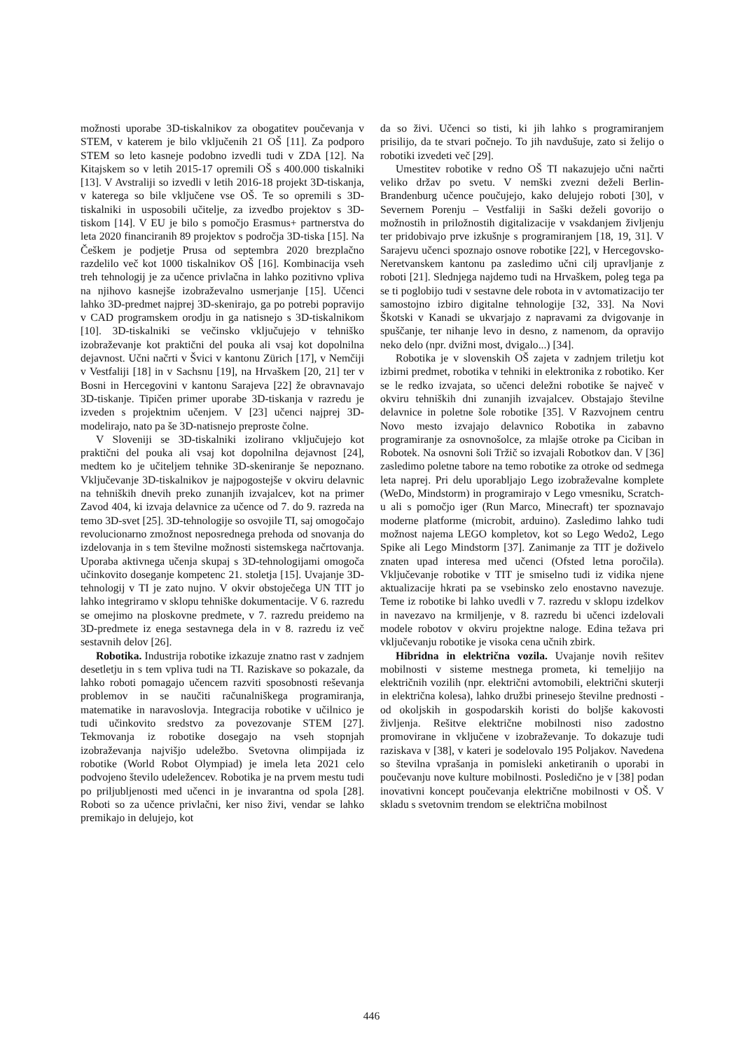možnosti uporabe 3D-tiskalnikov za obogatitev poučevanja v STEM, v katerem je bilo vključenih 21 OŠ [11]. Za podporo STEM so leto kasneje podobno izvedli tudi v ZDA [12]. Na Kitajskem so v letih 2015-17 opremili OŠ s 400.000 tiskalniki [13]. V Avstraliji so izvedli v letih 2016-18 projekt 3D-tiskanja, v katerega so bile vključene vse OŠ. Te so opremili s 3D-tiskalniki in usposobili učitelje, za izvedbo projektov s 3D-tiskom [14]. V EU je bilo s pomočjo Erasmus+ partnerstva do leta 2020 financiranih 89 projektov s področja 3D-tiska [15]. Na Češkem je podjetje Prusa od septembra 2020 brezplačno razdelilo več kot 1000 tiskalnikov OŠ [16]. Kombinacija vseh treh tehnologij je za učence privlačna in lahko pozitivno vpliva na njihovo kasnejše izobraževalno usmerjanje [15]. Učenci lahko 3D-predmet najprej 3D-skenirajo, ga po potrebi popravijo v CAD programskem orodju in ga natisnejo s 3D-tiskalnikom [10]. 3D-tiskalniki se večinsko vključujejo v tehniško izobraževanje kot praktični del pouka ali vsaj kot dopolnilna dejavnost. Učni načrti v Švici v kantonu Zürich [17], v Nemčiji v Vestfaliji [18] in v Sachsnu [19], na Hrvaškem [20, 21] ter v Bosni in Hercegovini v kantonu Sarajeva [22] že obravnavajo 3D-tiskanje. Tipičen primer uporabe 3D-tiskanja v razredu je izveden s projektnim učenjem. V [23] učenci najprej 3D-modelirajo, nato pa še 3D-natisnejo preproste čolne.
V Sloveniji se 3D-tiskalniki izolirano vključujejo kot praktični del pouka ali vsaj kot dopolnilna dejavnost [24], medtem ko je učiteljem tehnike 3D-skeniranje še nepoznano. Vključevanje 3D-tiskalnikov je najpogostejše v okviru delavnic na tehniških dnevih preko zunanjih izvajalcev, kot na primer Zavod 404, ki izvaja delavnice za učence od 7. do 9. razreda na temo 3D-svet [25]. 3D-tehnologije so osvojile TI, saj omogočajo revolucionarno zmožnost neposrednega prehoda od snovanja do izdelovanja in s tem številne možnosti sistemskega načrtovanja. Uporaba aktivnega učenja skupaj s 3D-tehnologijami omogoča učinkovito doseganje kompetenc 21. stoletja [15]. Uvajanje 3D-tehnologij v TI je zato nujno. V okvir obstoječega UN TIT jo lahko integriramo v sklopu tehniške dokumentacije. V 6. razredu se omejimo na ploskovne predmete, v 7. razredu preidemo na 3D-predmete iz enega sestavnega dela in v 8. razredu iz več sestavnih delov [26].
Robotika. Industrija robotike izkazuje znatno rast v zadnjem desetletju in s tem vpliva tudi na TI. Raziskave so pokazale, da lahko roboti pomagajo učencem razviti sposobnosti reševanja problemov in se naučiti računalniškega programiranja, matematike in naravoslovja. Integracija robotike v učilnico je tudi učinkovito sredstvo za povezovanje STEM [27]. Tekmovanja iz robotike dosegajo na vseh stopnjah izobraževanja najvišjo udeležbo. Svetovna olimpijada iz robotike (World Robot Olympiad) je imela leta 2021 celo podvojeno število udeležencev. Robotika je na prvem mestu tudi po priljubljenosti med učenci in je invarantna od spola [28]. Roboti so za učence privlačni, ker niso živi, vendar se lahko premikajo in delujejo, kot
da so živi. Učenci so tisti, ki jih lahko s programiranjem prisilijo, da te stvari počnejo. To jih navdušuje, zato si želijo o robotiki izvedeti več [29].
Umestitev robotike v redno OŠ TI nakazujejo učni načrti veliko držav po svetu. V nemški zvezni deželi Berlin-Brandenburg učence poučujejo, kako delujejo roboti [30], v Severnem Porenju – Vestfaliji in Saški deželi govorijo o možnostih in priložnostih digitalizacije v vsakdanjem življenju ter pridobivajo prve izkušnje s programiranjem [18, 19, 31]. V Sarajevu učenci spoznajo osnove robotike [22], v Hercegovsko-Neretvanskem kantonu pa zasledimo učni cilj upravljanje z roboti [21]. Slednjega najdemo tudi na Hrvaškem, poleg tega pa se ti poglobijo tudi v sestavne dele robota in v avtomatizacijo ter samostojno izbiro digitalne tehnologije [32, 33]. Na Novi Škotski v Kanadi se ukvarjajo z napravami za dvigovanje in spuščanje, ter nihanje levo in desno, z namenom, da opravijo neko delo (npr. dvižni most, dvigalo...) [34].
Robotika je v slovenskih OŠ zajeta v zadnjem triletju kot izbirni predmet, robotika v tehniki in elektronika z robotiko. Ker se le redko izvajata, so učenci deležni robotike še največ v okviru tehniških dni zunanjih izvajalcev. Obstajajo številne delavnice in poletne šole robotike [35]. V Razvojnem centru Novo mesto izvajajo delavnico Robotika in zabavno programiranje za osnovnošolce, za mlajše otroke pa Ciciban in Robotek. Na osnovni šoli Tržič so izvajali Robotkov dan. V [36] zasledimo poletne tabore na temo robotike za otroke od sedmega leta naprej. Pri delu uporabljajo Lego izobraževalne komplete (WeDo, Mindstorm) in programirajo v Lego vmesniku, Scratch-u ali s pomočjo iger (Run Marco, Minecraft) ter spoznavajo moderne platforme (microbit, arduino). Zasledimo lahko tudi možnost najema LEGO kompletov, kot so Lego Wedo2, Lego Spike ali Lego Mindstorm [37]. Zanimanje za TIT je doživelo znaten upad interesa med učenci (Ofsted letna poročila). Vključevanje robotike v TIT je smiselno tudi iz vidika njene aktualizacije hkrati pa se vsebinsko zelo enostavno navezuje. Teme iz robotike bi lahko uvedli v 7. razredu v sklopu izdelkov in navezavo na krmiljenje, v 8. razredu bi učenci izdelovali modele robotov v okviru projektne naloge. Edina težava pri vključevanju robotike je visoka cena učnih zbirk.
Hibridna in električna vozila. Uvajanje novih rešitev mobilnosti v sisteme mestnega prometa, ki temeljijo na električnih vozilih (npr. električni avtomobili, električni skuterji in električna kolesa), lahko družbi prinesejo številne prednosti - od okoljskih in gospodarskih koristi do boljše kakovosti življenja. Rešitve električne mobilnosti niso zadostno promovirane in vključene v izobraževanje. To dokazuje tudi raziskava v [38], v kateri je sodelovalo 195 Poljakov. Navedena so številna vprašanja in pomisleki anketiranih o uporabi in poučevanju nove kulture mobilnosti. Posledično je v [38] podan inovativni koncept poučevanja električne mobilnosti v OŠ. V skladu s svetovnim trendom se električna mobilnost
446